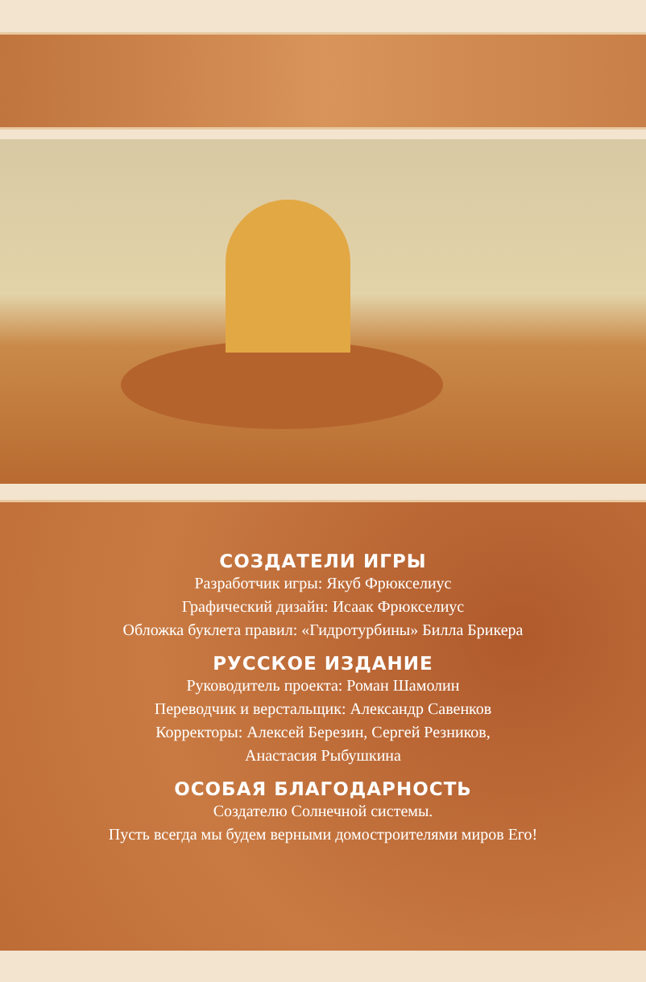СОЗДАТЕЛИ ИГРЫ
Разработчик игры: Якуб Фрюкселиус
Графический дизайн: Исаак Фрюкселиус
Обложка буклета правил: «Гидротурбины» Билла Брикера
РУССКОЕ ИЗДАНИЕ
Руководитель проекта: Роман Шамолин
Переводчик и верстальщик: Александр Савенков
Корректоры: Алексей Березин, Сергей Резников,
Анастасия Рыбушкина
ОСОБАЯ БЛАГОДАРНОСТЬ
Создателю Солнечной системы.
Пусть всегда мы будем верными домостроителями миров Его!